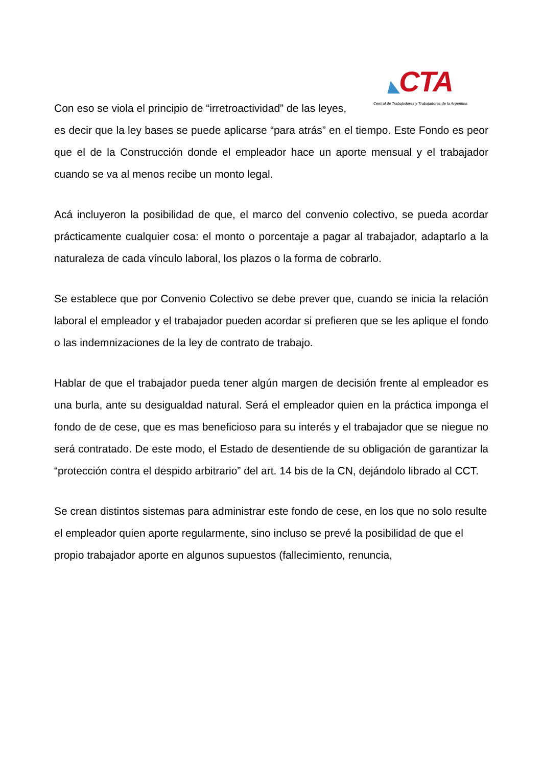◣CTA
Central de Trabajadores y Trabajadoras de la Argentina
Con eso se viola el principio de “irretroactividad” de las leyes, es decir que la ley bases se puede aplicarse “para atrás” en el tiempo. Este Fondo es peor que el de la Construcción donde el empleador hace un aporte mensual y el trabajador cuando se va al menos recibe un monto legal.
Acá incluyeron la posibilidad de que, el marco del convenio colectivo, se pueda acordar prácticamente cualquier cosa: el monto o porcentaje a pagar al trabajador, adaptarlo a la naturaleza de cada vínculo laboral, los plazos o la forma de cobrarlo.
Se establece que por Convenio Colectivo se debe prever que, cuando se inicia la relación laboral el empleador y el trabajador pueden acordar si prefieren que se les aplique el fondo o las indemnizaciones de la ley de contrato de trabajo.
Hablar de que el trabajador pueda tener algún margen de decisión frente al empleador es una burla, ante su desigualdad natural. Será el empleador quien en la práctica imponga el fondo de de cese, que es mas beneficioso para su interés y el trabajador que se niegue no será contratado. De este modo, el Estado de desentiende de su obligación de garantizar la “protección contra el despido arbitrario” del art. 14 bis de la CN, dejándolo librado al CCT.
Se crean distintos sistemas para administrar este fondo de cese, en los que no solo resulte el empleador quien aporte regularmente, sino incluso se prevé la posibilidad de que el propio trabajador aporte en algunos supuestos (fallecimiento, renuncia,